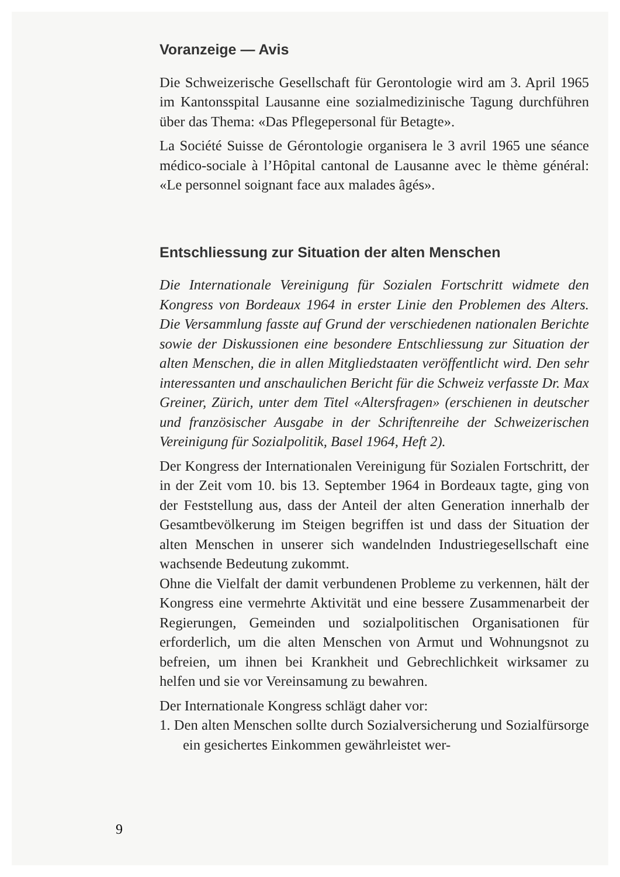Voranzeige — Avis
Die Schweizerische Gesellschaft für Gerontologie wird am 3. April 1965 im Kantonsspital Lausanne eine sozialmedizinische Tagung durchführen über das Thema: «Das Pflegepersonal für Betagte».
La Société Suisse de Gérontologie organisera le 3 avril 1965 une séance médico-sociale à l’Hôpital cantonal de Lausanne avec le thème général: «Le personnel soignant face aux malades âgés».
Entschliessung zur Situation der alten Menschen
Die Internationale Vereinigung für Sozialen Fortschritt widmete den Kongress von Bordeaux 1964 in erster Linie den Problemen des Alters. Die Versammlung fasste auf Grund der verschiedenen nationalen Berichte sowie der Diskussionen eine besondere Entschliessung zur Situation der alten Menschen, die in allen Mitgliedstaaten veröffentlicht wird. Den sehr interessanten und anschaulichen Bericht für die Schweiz verfasste Dr. Max Greiner, Zürich, unter dem Titel «Altersfragen» (erschienen in deutscher und französischer Ausgabe in der Schriftenreihe der Schweizerischen Vereinigung für Sozialpolitik, Basel 1964, Heft 2).
Der Kongress der Internationalen Vereinigung für Sozialen Fortschritt, der in der Zeit vom 10. bis 13. September 1964 in Bordeaux tagte, ging von der Feststellung aus, dass der Anteil der alten Generation innerhalb der Gesamtbevölkerung im Steigen begriffen ist und dass der Situation der alten Menschen in unserer sich wandelnden Industriegesellschaft eine wachsende Bedeutung zukommt.
Ohne die Vielfalt der damit verbundenen Probleme zu verkennen, hält der Kongress eine vermehrte Aktivität und eine bessere Zusammenarbeit der Regierungen, Gemeinden und sozialpolitischen Organisationen für erforderlich, um die alten Menschen von Armut und Wohnungsnot zu befreien, um ihnen bei Krankheit und Gebrechlichkeit wirksamer zu helfen und sie vor Vereinsamung zu bewahren.
Der Internationale Kongress schlägt daher vor:
1. Den alten Menschen sollte durch Sozialversicherung und Sozialfürsorge ein gesichertes Einkommen gewährleistet wer-
9